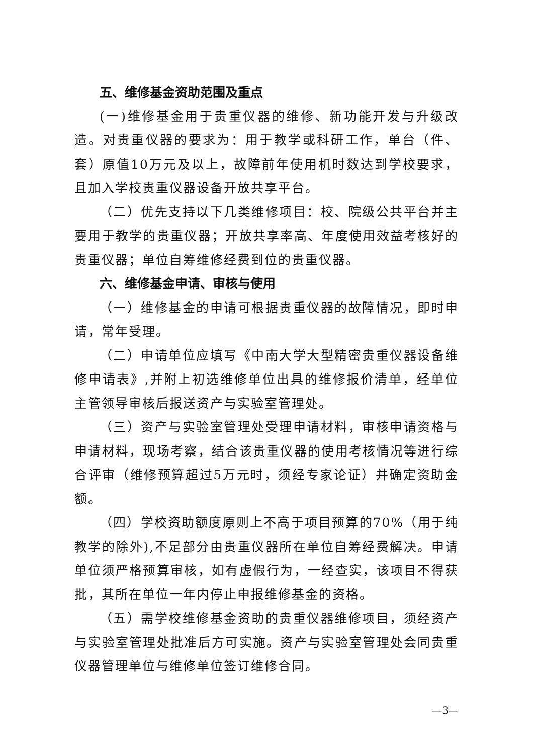五、维修基金资助范围及重点
(一)维修基金用于贵重仪器的维修、新功能开发与升级改造。对贵重仪器的要求为：用于教学或科研工作，单台（件、套）原值10万元及以上，故障前年使用机时数达到学校要求，且加入学校贵重仪器设备开放共享平台。
（二）优先支持以下几类维修项目：校、院级公共平台并主要用于教学的贵重仪器；开放共享率高、年度使用效益考核好的贵重仪器；单位自筹维修经费到位的贵重仪器。
六、维修基金申请、审核与使用
（一）维修基金的申请可根据贵重仪器的故障情况，即时申请，常年受理。
（二）申请单位应填写《中南大学大型精密贵重仪器设备维修申请表》,并附上初选维修单位出具的维修报价清单，经单位主管领导审核后报送资产与实验室管理处。
（三）资产与实验室管理处受理申请材料，审核申请资格与申请材料，现场考察，结合该贵重仪器的使用考核情况等进行综合评审（维修预算超过5万元时，须经专家论证）并确定资助金额。
（四）学校资助额度原则上不高于项目预算的70%（用于纯教学的除外),不足部分由贵重仪器所在单位自筹经费解决。申请单位须严格预算审核，如有虚假行为，一经查实，该项目不得获批，其所在单位一年内停止申报维修基金的资格。
（五）需学校维修基金资助的贵重仪器维修项目，须经资产与实验室管理处批准后方可实施。资产与实验室管理处会同贵重仪器管理单位与维修单位签订维修合同。
—3—